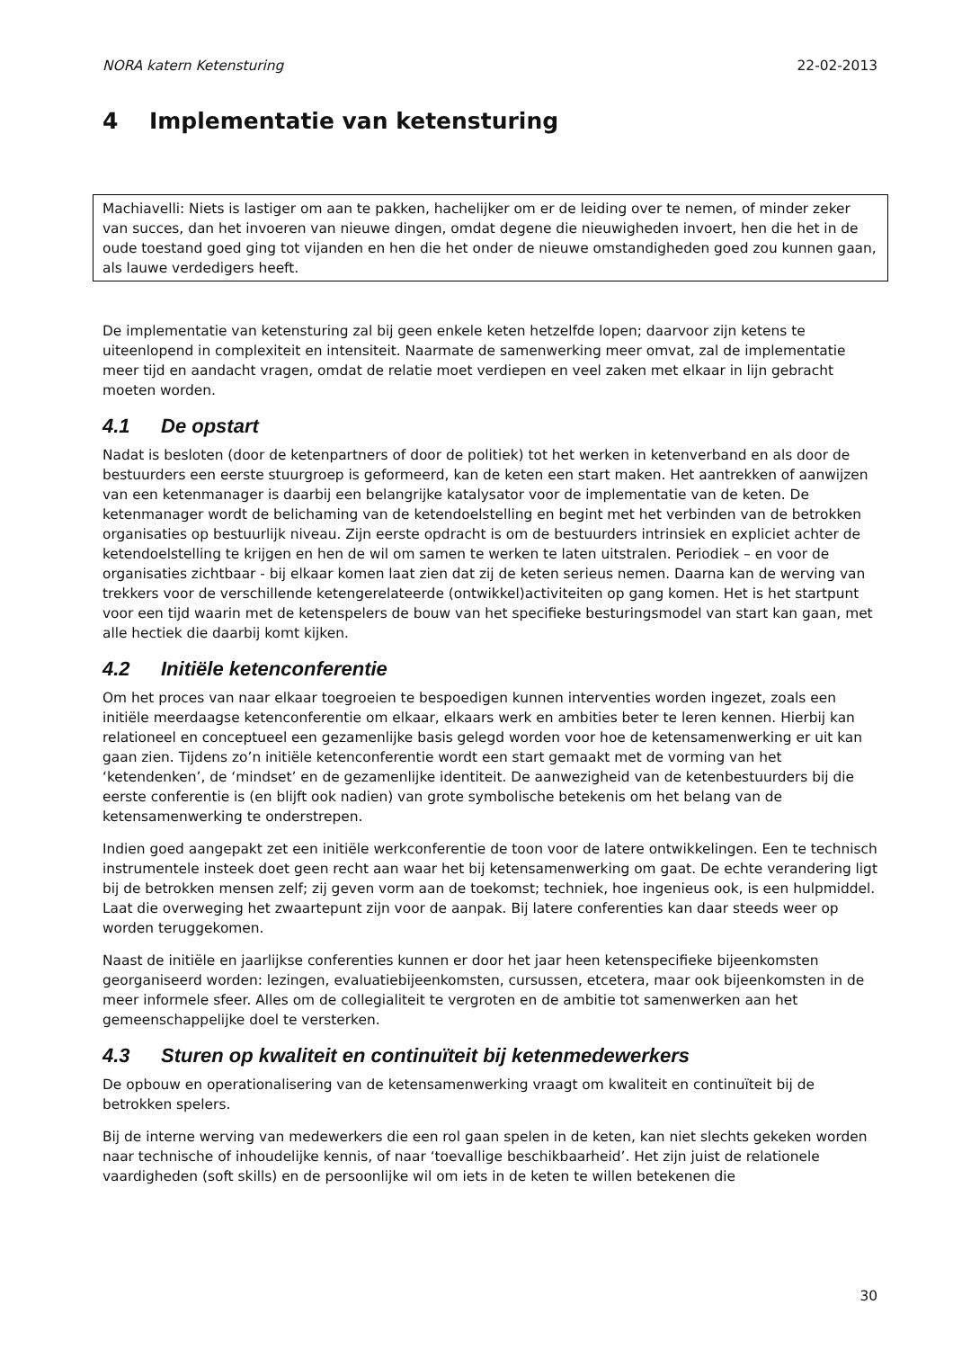NORA katern Ketensturing 22-02-2013
4 Implementatie van ketensturing
Machiavelli: Niets is lastiger om aan te pakken, hachelijker om er de leiding over te nemen, of minder zeker van succes, dan het invoeren van nieuwe dingen, omdat degene die nieuwigheden invoert, hen die het in de oude toestand goed ging tot vijanden en hen die het onder de nieuwe omstandigheden goed zou kunnen gaan, als lauwe verdedigers heeft.
De implementatie van ketensturing zal bij geen enkele keten hetzelfde lopen; daarvoor zijn ketens te uiteenlopend in complexiteit en intensiteit. Naarmate de samenwerking meer omvat, zal de implementatie meer tijd en aandacht vragen, omdat de relatie moet verdiepen en veel zaken met elkaar in lijn gebracht moeten worden.
4.1 De opstart
Nadat is besloten (door de ketenpartners of door de politiek) tot het werken in ketenverband en als door de bestuurders een eerste stuurgroep is geformeerd, kan de keten een start maken. Het aantrekken of aanwijzen van een ketenmanager is daarbij een belangrijke katalysator voor de implementatie van de keten. De ketenmanager wordt de belichaming van de ketendoelstelling en begint met het verbinden van de betrokken organisaties op bestuurlijk niveau. Zijn eerste opdracht is om de bestuurders intrinsiek en expliciet achter de ketendoelstelling te krijgen en hen de wil om samen te werken te laten uitstralen. Periodiek – en voor de organisaties zichtbaar - bij elkaar komen laat zien dat zij de keten serieus nemen. Daarna kan de werving van trekkers voor de verschillende ketengerelateerde (ontwikkel)activiteiten op gang komen. Het is het startpunt voor een tijd waarin met de ketenspelers de bouw van het specifieke besturingsmodel van start kan gaan, met alle hectiek die daarbij komt kijken.
4.2 Initiële ketenconferentie
Om het proces van naar elkaar toegroeien te bespoedigen kunnen interventies worden ingezet, zoals een initiële meerdaagse ketenconferentie om elkaar, elkaars werk en ambities beter te leren kennen. Hierbij kan relationeel en conceptueel een gezamenlijke basis gelegd worden voor hoe de ketensamenwerking er uit kan gaan zien. Tijdens zo’n initiële ketenconferentie wordt een start gemaakt met de vorming van het ‘ketendenken’, de ‘mindset’ en de gezamenlijke identiteit. De aanwezigheid van de ketenbestuurders bij die eerste conferentie is (en blijft ook nadien) van grote symbolische betekenis om het belang van de ketensamenwerking te onderstrepen.
Indien goed aangepakt zet een initiële werkconferentie de toon voor de latere ontwikkelingen. Een te technisch instrumentele insteek doet geen recht aan waar het bij ketensamenwerking om gaat. De echte verandering ligt bij de betrokken mensen zelf; zij geven vorm aan de toekomst; techniek, hoe ingenieus ook, is een hulpmiddel. Laat die overweging het zwaartepunt zijn voor de aanpak. Bij latere conferenties kan daar steeds weer op worden teruggekomen.
Naast de initiële en jaarlijkse conferenties kunnen er door het jaar heen ketenspecifieke bijeenkomsten georganiseerd worden: lezingen, evaluatiebijeenkomsten, cursussen, etcetera, maar ook bijeenkomsten in de meer informele sfeer. Alles om de collegialiteit te vergroten en de ambitie tot samenwerken aan het gemeenschappelijke doel te versterken.
4.3 Sturen op kwaliteit en continuïteit bij ketenmedewerkers
De opbouw en operationalisering van de ketensamenwerking vraagt om kwaliteit en continuïteit bij de betrokken spelers.
Bij de interne werving van medewerkers die een rol gaan spelen in de keten, kan niet slechts gekeken worden naar technische of inhoudelijke kennis, of naar ‘toevallige beschikbaarheid’. Het zijn juist de relationele vaardigheden (soft skills) en de persoonlijke wil om iets in de keten te willen betekenen die
30